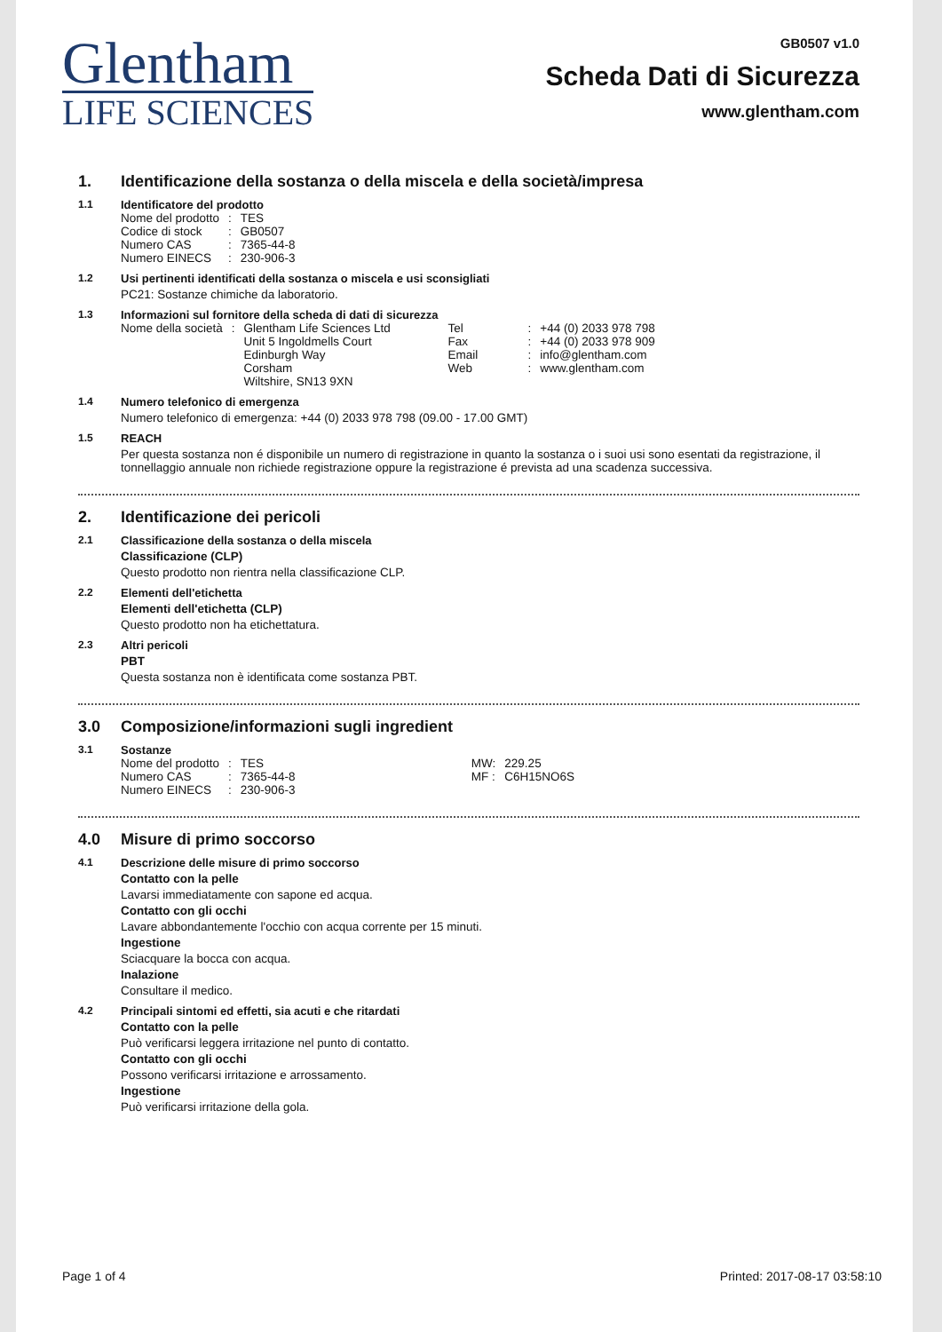Glentham
LIFE SCIENCES
GB0507 v1.0
Scheda Dati di Sicurezza
www.glentham.com
1. Identificazione della sostanza o della miscela e della società/impresa
1.1 Identificatore del prodotto
| Nome del prodotto | : | TES |
| Codice di stock | : | GB0507 |
| Numero CAS | : | 7365-44-8 |
| Numero EINECS | : | 230-906-3 |
1.2 Usi pertinenti identificati della sostanza o miscela e usi sconsigliati
PC21: Sostanze chimiche da laboratorio.
1.3 Informazioni sul fornitore della scheda di dati di sicurezza
| Nome della società | : | Glentham Life Sciences Ltd Unit 5 Ingoldmells Court Edinburgh Way Corsham Wiltshire, SN13 9XN | Tel Fax Email Web | : : : : | +44 (0) 2033 978 798 +44 (0) 2033 978 909 info@glentham.com www.glentham.com |
1.4 Numero telefonico di emergenza
Numero telefonico di emergenza: +44 (0) 2033 978 798 (09.00 - 17.00 GMT)
1.5 REACH
Per questa sostanza non é disponibile un numero di registrazione in quanto la sostanza o i suoi usi sono esentati da registrazione, il tonnellaggio annuale non richiede registrazione oppure la registrazione é prevista ad una scadenza successiva.
2. Identificazione dei pericoli
2.1 Classificazione della sostanza o della miscela
Classificazione (CLP)
Questo prodotto non rientra nella classificazione CLP.
2.2 Elementi dell'etichetta
Elementi dell'etichetta (CLP)
Questo prodotto non ha etichettatura.
2.3 Altri pericoli
PBT
Questa sostanza non è identificata come sostanza PBT.
3.0 Composizione/informazioni sugli ingredient
3.1 Sostanze
| Nome del prodotto | : | TES | MW: | 229.25 |
| Numero CAS | : | 7365-44-8 | MF : | C6H15NO6S |
| Numero EINECS | : | 230-906-3 | | |
4.0 Misure di primo soccorso
4.1 Descrizione delle misure di primo soccorso
Contatto con la pelle
Lavarsi immediatamente con sapone ed acqua.
Contatto con gli occhi
Lavare abbondantemente l'occhio con acqua corrente per 15 minuti.
Ingestione
Sciacquare la bocca con acqua.
Inalazione
Consultare il medico.
4.2 Principali sintomi ed effetti, sia acuti e che ritardati
Contatto con la pelle
Può verificarsi leggera irritazione nel punto di contatto.
Contatto con gli occhi
Possono verificarsi irritazione e arrossamento.
Ingestione
Può verificarsi irritazione della gola.
Page 1 of 4 Printed: 2017-08-17 03:58:10